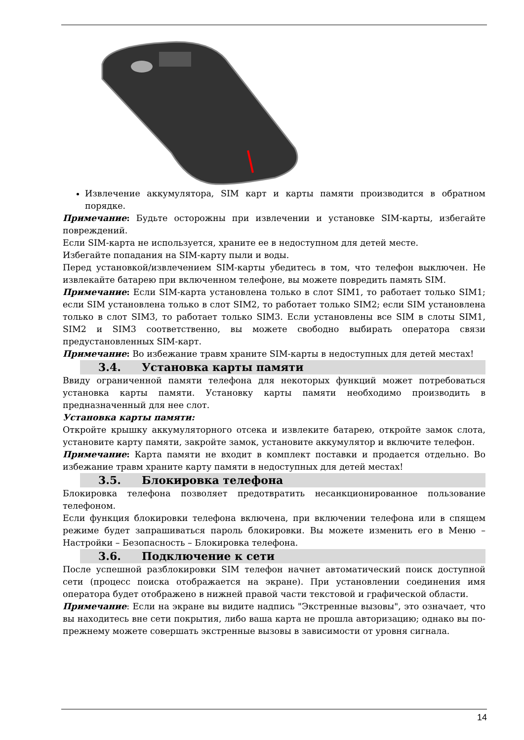Извлечение аккумулятора, SIM карт и карты памяти производится в обратном порядке.
Примечание: Будьте осторожны при извлечении и установке SIM-карты, избегайте повреждений.
Если SIM-карта не используется, храните ее в недоступном для детей месте.
Избегайте попадания на SIM-карту пыли и воды.
Перед установкой/извлечением SIM-карты убедитесь в том, что телефон выключен. Не извлекайте батарею при включенном телефоне, вы можете повредить память SIM.
Примечание: Если SIM-карта установлена только в слот SIM1, то работает только SIM1; если SIM установлена только в слот SIM2, то работает только SIM2; если SIM установлена только в слот SIM3, то работает только SIM3. Если установлены все SIM в слоты SIM1, SIM2 и SIM3 соответственно, вы можете свободно выбирать оператора связи предустановленных SIM-карт.
Примечание: Во избежание травм храните SIM-карты в недоступных для детей местах!
3.4. Установка карты памяти
Ввиду ограниченной памяти телефона для некоторых функций может потребоваться установка карты памяти. Установку карты памяти необходимо производить в предназначенный для нее слот.
Установка карты памяти:
Откройте крышку аккумуляторного отсека и извлеките батарею, откройте замок слота, установите карту памяти, закройте замок, установите аккумулятор и включите телефон.
Примечание: Карта памяти не входит в комплект поставки и продается отдельно. Во избежание травм храните карту памяти в недоступных для детей местах!
3.5. Блокировка телефона
Блокировка телефона позволяет предотвратить несанкционированное пользование телефоном.
Если функция блокировки телефона включена, при включении телефона или в спящем режиме будет запрашиваться пароль блокировки. Вы можете изменить его в Меню – Настройки – Безопасность – Блокировка телефона.
3.6. Подключение к сети
После успешной разблокировки SIM телефон начнет автоматический поиск доступной сети (процесс поиска отображается на экране). При установлении соединения имя оператора будет отображено в нижней правой части текстовой и графической области.
Примечание: Если на экране вы видите надпись "Экстренные вызовы", это означает, что вы находитесь вне сети покрытия, либо ваша карта не прошла авторизацию; однако вы по-прежнему можете совершать экстренные вызовы в зависимости от уровня сигнала.
14